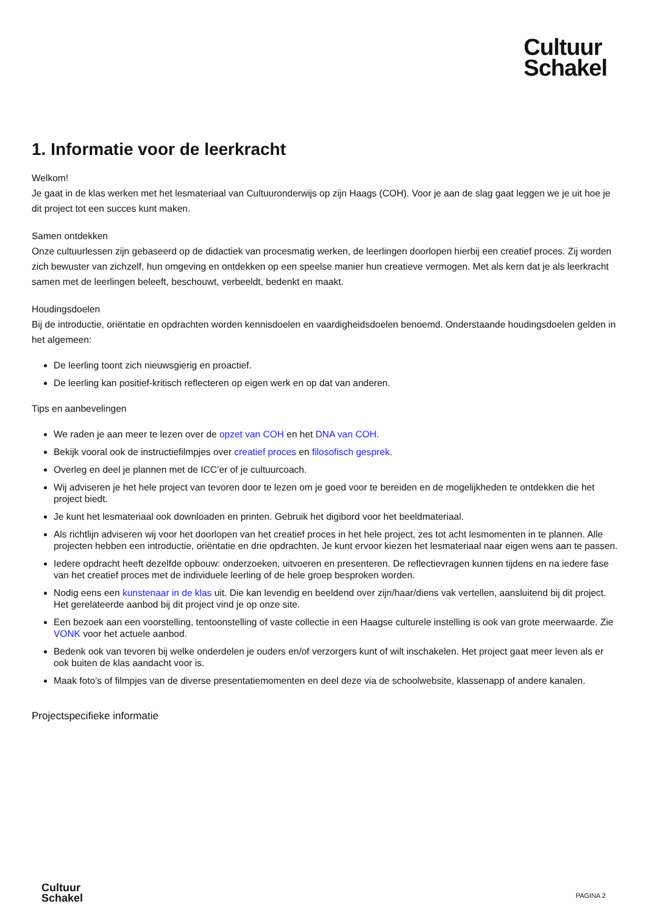Cultuur
Schakel
1. Informatie voor de leerkracht
Welkom!
Je gaat in de klas werken met het lesmateriaal van Cultuuronderwijs op zijn Haags (COH). Voor je aan de slag gaat leggen we je uit hoe je dit project tot een succes kunt maken.
Samen ontdekken
Onze cultuurlessen zijn gebaseerd op de didactiek van procesmatig werken, de leerlingen doorlopen hierbij een creatief proces. Zij worden zich bewuster van zichzelf, hun omgeving en ontdekken op een speelse manier hun creatieve vermogen. Met als kern dat je als leerkracht samen met de leerlingen beleeft, beschouwt, verbeeldt, bedenkt en maakt.
Houdingsdoelen
Bij de introductie, oriëntatie en opdrachten worden kennisdoelen en vaardigheidsdoelen benoemd. Onderstaande houdingsdoelen gelden in het algemeen:
De leerling toont zich nieuwsgierig en proactief.
De leerling kan positief-kritisch reflecteren op eigen werk en op dat van anderen.
Tips en aanbevelingen
We raden je aan meer te lezen over de opzet van COH en het DNA van COH.
Bekijk vooral ook de instructiefilmpjes over creatief proces en filosofisch gesprek.
Overleg en deel je plannen met de ICC’er of je cultuurcoach.
Wij adviseren je het hele project van tevoren door te lezen om je goed voor te bereiden en de mogelijkheden te ontdekken die het project biedt.
Je kunt het lesmateriaal ook downloaden en printen. Gebruik het digibord voor het beeldmateriaal.
Als richtlijn adviseren wij voor het doorlopen van het creatief proces in het hele project, zes tot acht lesmomenten in te plannen. Alle projecten hebben een introductie, oriëntatie en drie opdrachten. Je kunt ervoor kiezen het lesmateriaal naar eigen wens aan te passen.
Iedere opdracht heeft dezelfde opbouw: onderzoeken, uitvoeren en presenteren. De reflectievragen kunnen tijdens en na iedere fase van het creatief proces met de individuele leerling of de hele groep besproken worden.
Nodig eens een kunstenaar in de klas uit. Die kan levendig en beeldend over zijn/haar/diens vak vertellen, aansluitend bij dit project. Het gerelateerde aanbod bij dit project vind je op onze site.
Een bezoek aan een voorstelling, tentoonstelling of vaste collectie in een Haagse culturele instelling is ook van grote meerwaarde. Zie VONK voor het actuele aanbod.
Bedenk ook van tevoren bij welke onderdelen je ouders en/of verzorgers kunt of wilt inschakelen. Het project gaat meer leven als er ook buiten de klas aandacht voor is.
Maak foto’s of filmpjes van de diverse presentatiemomenten en deel deze via de schoolwebsite, klassenapp of andere kanalen.
Projectspecifieke informatie
Cultuur
Schakel
PAGINA 2